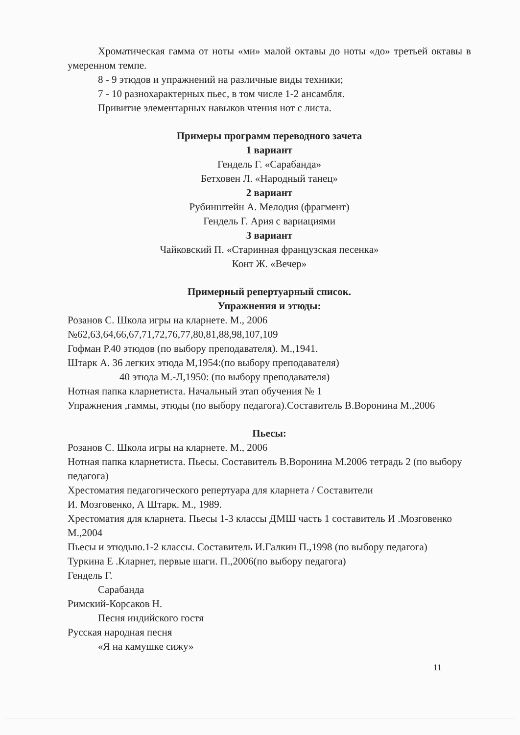Хроматическая гамма от ноты «ми» малой октавы до ноты «до» третьей октавы в умеренном темпе.
8 - 9 этюдов и упражнений на различные виды техники;
7 - 10 разнохарактерных пьес, в том числе 1-2 ансамбля.
Привитие элементарных навыков чтения нот с листа.
Примеры программ переводного зачета
1 вариант
Гендель Г. «Сарабанда»
Бетховен Л. «Народный танец»
2 вариант
Рубинштейн А. Мелодия (фрагмент)
Гендель Г. Ария с вариациями
3 вариант
Чайковский П. «Старинная французская песенка»
Конт Ж. «Вечер»
Примерный репертуарный список.
Упражнения и этюды:
Розанов С. Школа игры на кларнете. М., 2006
№62,63,64,66,67,71,72,76,77,80,81,88,98,107,109
Гофман Р.40 этюдов (по выбору преподавателя). М.,1941.
Штарк А. 36 легких этюда М,1954:(по выбору преподавателя)
40 этюда М.-Л,1950: (по выбору преподавателя)
Нотная папка кларнетиста. Начальный этап обучения № 1
Упражнения ,гаммы, этюды (по выбору педагога).Составитель В.Воронина М.,2006
Пьесы:
Розанов С. Школа игры на кларнете. М., 2006
Нотная папка кларнетиста. Пьесы. Составитель В.Воронина М.2006 тетрадь 2 (по выбору педагога)
Хрестоматия педагогического репертуара для кларнета / Составители
И. Мозговенко, А Штарк. М., 1989.
Хрестоматия для кларнета. Пьесы 1-3 классы ДМШ часть 1 составитель И .Мозговенко М.,2004
Пьесы и этюдыю.1-2 классы. Составитель И.Галкин П.,1998 (по выбору педагога)
Туркина Е .Кларнет, первые шаги. П.,2006(по выбору педагога)
Гендель Г.
Сарабанда
Римский-Корсаков Н.
Песня индийского гостя
Русская народная песня
«Я на камушке сижу»
11